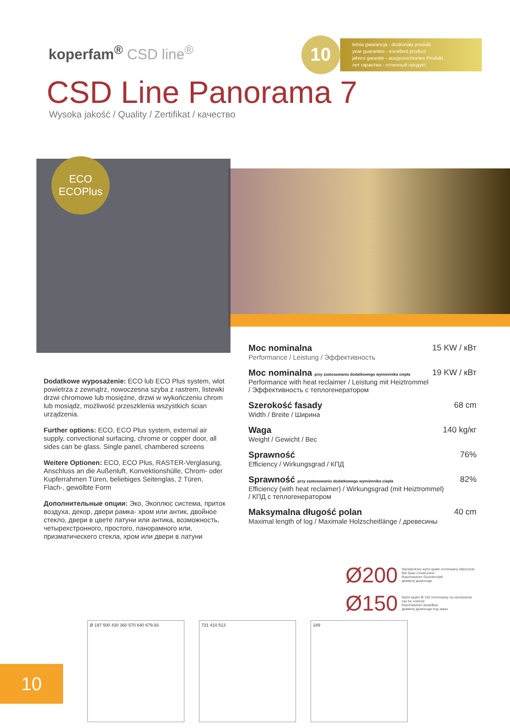koperfam<sup>®</sup> CSD line<sup>®</sup>
10
letnia gwarancja - doskonały produkt
year guarantee - excellent product
jahres garantie - ausgezeichnetes Produkt
лет гарантии - отличный продукт
CSD Line Panorama 7
Wysoka jakość / Quality / Zertifikat / качество
ECO
ECOPlus
Dodatkowe wyposażenie: ECO lub ECO Plus system, wlot powietrza z zewnątrz, nowoczesna szyba z rastrem, listewki drzwi chromowe lub mosiężne, drzwi w wykończeniu chrom lub mosiądz, możliwość przeszklenia wszystkich ścian urządzenia.
Further options: ECO, ECO Plus system, external air supply, convectional surfacing, chrome or copper door, all sides can be glass. Single panel, chambered screens
Weitere Optionen: ECO, ECO Plus, RASTER-Verglasung, Anschluss an die Außenluft, Konvektionshülle, Chrom- oder Kupferrahmen Türen, beliebiges Seitenglas, 2 Türen, Flach-, gewölbte Form
Дополнительные опции: Эко, Экоплюс система, приток воздуха, декор, двери рамка- хром или антик, двойное стекло, двери в цвете латуни или антика, возможность, четырехстронного, простого, панорамного или, призматическего стекла, хром или двери в латуни
Moc nominalna 15 KW / кВт
Performance / Leistung / Эффективность
Moc nominalna przy zastosowaniu dodatkowego wymiennika ciepła 19 KW / кВт
Performance with heat reclaimer / Leistung mit Heiztrommel
/ Эффективность с теплогенератором
Szerokość fasady 68 cm
Width / Breite / Ширина
Waga 140 kg/кг
Weight / Gewicht / Bec
Sprawność 76%
Efficiency / Wirkungsgrad / КПД
Sprawność przy zastosowaniu dodatkowego wymiennika ciepła 82%
Efficiency (with heat reclaimer) / Wirkungsgrad (mit Heiztrommel)
/ КПД с теплогенератором
Maksymalna długość polan 40 cm
Maximal length of log / Maximale Holzscheitlänge / древесины
Ø200 Standardowy wylot spalin montowany fabrycznie
flue base construction
Rauchstutzen Grundmodell
диаметр дымохода
Ø150 Wylot spalin Ø 150 montowany na zamówienie
can be ordered
Rauchstutzen bestellbar
диаметр дымохода под заказ
Ø 197 500 430 360 570 640 679,93 731 410 513 189
10